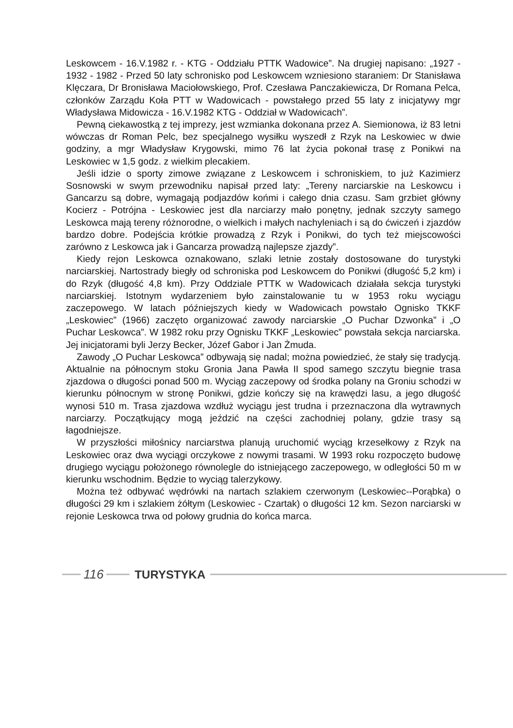Leskowcem - 16.V.1982 r. - KTG - Oddziału PTTK Wadowice”. Na drugiej napisano: „1927 - 1932 - 1982 - Przed 50 laty schronisko pod Leskowcem wzniesiono staraniem: Dr Stanisława Klęczara, Dr Bronisława Maciołowskiego, Prof. Czesława Panczakiewicza, Dr Romana Pelca, członków Zarządu Koła PTT w Wadowicach - powstałego przed 55 laty z inicjatywy mgr Władysława Midowicza - 16.V.1982 KTG - Oddział w Wadowicach”.
Pewną ciekawostką z tej imprezy, jest wzmianka dokonana przez A. Siemionowa, iż 83 letni wówczas dr Roman Pelc, bez specjalnego wysiłku wyszedł z Rzyk na Leskowiec w dwie godziny, a mgr Władysław Krygowski, mimo 76 lat życia pokonał trasę z Ponikwi na Leskowiec w 1,5 godz. z wielkim plecakiem.
Jeśli idzie o sporty zimowe związane z Leskowcem i schroniskiem, to już Kazimierz Sosnowski w swym przewodniku napisał przed laty: „Tereny narciarskie na Leskowcu i Gancarzu są dobre, wymagają podjazdów końmi i całego dnia czasu. Sam grzbiet główny Kocierz - Potrójna - Leskowiec jest dla narciarzy mało ponętny, jednak szczyty samego Leskowca mają tereny różnorodne, o wielkich i małych nachyleniach i są do ćwiczeń i zjazdów bardzo dobre. Podejścia krótkie prowadzą z Rzyk i Ponikwi, do tych też miejscowości zarówno z Leskowca jak i Gancarza prowadzą najlepsze zjazdy”.
Kiedy rejon Leskowca oznakowano, szlaki letnie zostały dostosowane do turystyki narciarskiej. Nartostrady biegły od schroniska pod Leskowcem do Ponikwi (długość 5,2 km) i do Rzyk (długość 4,8 km). Przy Oddziale PTTK w Wadowicach działała sekcja turystyki narciarskiej. Istotnym wydarzeniem było zainstalowanie tu w 1953 roku wyciągu zaczepowego. W latach późniejszych kiedy w Wadowicach powstało Ognisko TKKF „Leskowiec” (1966) zaczęto organizować zawody narciarskie „O Puchar Dzwonka” i „O Puchar Leskowca”. W 1982 roku przy Ognisku TKKF „Leskowiec” powstała sekcja narciarska. Jej inicjatorami byli Jerzy Becker, Józef Gabor i Jan Żmuda.
Zawody „O Puchar Leskowca” odbywają się nadal; można powiedzieć, że stały się tradycją. Aktualnie na północnym stoku Gronia Jana Pawła II spod samego szczytu biegnie trasa zjazdowa o długości ponad 500 m. Wyciąg zaczepowy od środka polany na Groniu schodzi w kierunku północnym w stronę Ponikwi, gdzie kończy się na krawędzi lasu, a jego długość wynosi 510 m. Trasa zjazdowa wzdłuż wyciągu jest trudna i przeznaczona dla wytrawnych narciarzy. Początkujący mogą jeździć na części zachodniej polany, gdzie trasy są łagodniejsze.
W przyszłości miłośnicy narciarstwa planują uruchomić wyciąg krzesełkowy z Rzyk na Leskowiec oraz dwa wyciągi orczykowe z nowymi trasami. W 1993 roku rozpoczęto budowę drugiego wyciągu położonego równolegle do istniejącego zaczepowego, w odległości 50 m w kierunku wschodnim. Będzie to wyciąg talerzykowy.
Można też odbywać wędrówki na nartach szlakiem czerwonym (Leskowiec--Porąbka) o długości 29 km i szlakiem żółtym (Leskowiec - Czartak) o długości 12 km. Sezon narciarski w rejonie Leskowca trwa od połowy grudnia do końca marca.
116 TURYSTYKA